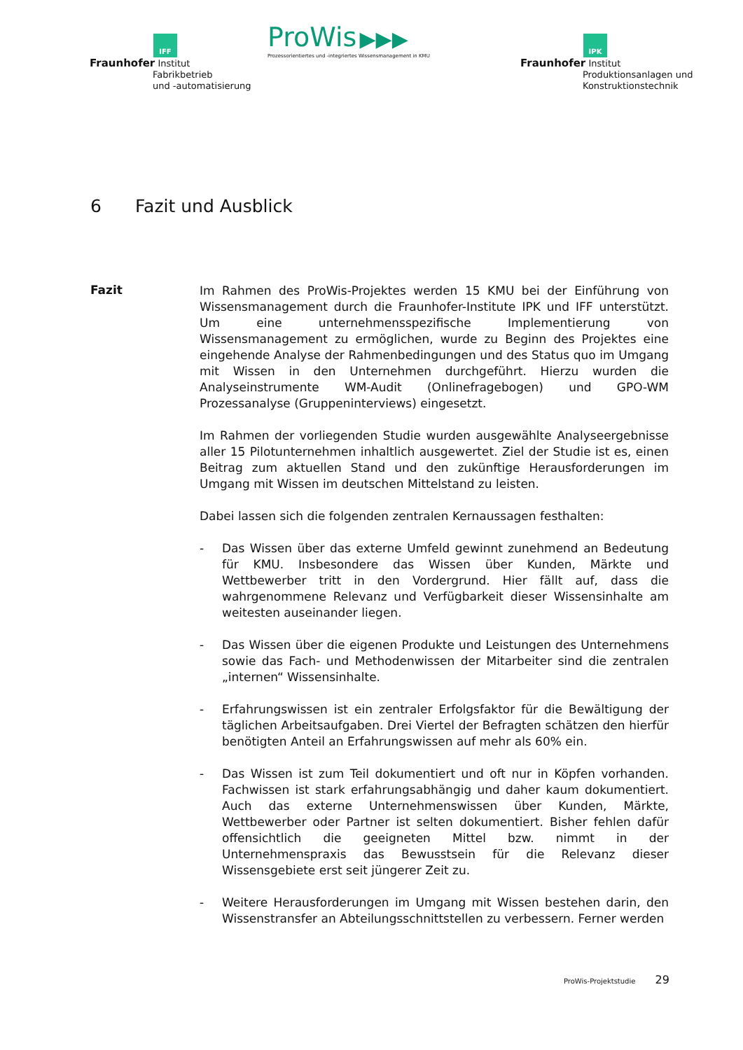IFF
Fraunhofer Institut
Fabrikbetrieb
und -automatisierung
ProWis ▶▶▶
Prozessorientiertes und -integriertes Wissensmanagement in KMU
IPK
Fraunhofer Institut
Produktionsanlagen und
Konstruktionstechnik
6 Fazit und Ausblick
Fazit
Im Rahmen des ProWis-Projektes werden 15 KMU bei der Einführung von Wissensmanagement durch die Fraunhofer-Institute IPK und IFF unterstützt. Um eine unternehmensspezifische Implementierung von Wissensmanagement zu ermöglichen, wurde zu Beginn des Projektes eine eingehende Analyse der Rahmenbedingungen und des Status quo im Umgang mit Wissen in den Unternehmen durchgeführt. Hierzu wurden die Analyseinstrumente WM-Audit (Onlinefragebogen) und GPO-WM Prozessanalyse (Gruppeninterviews) eingesetzt.
Im Rahmen der vorliegenden Studie wurden ausgewählte Analyseergebnisse aller 15 Pilotunternehmen inhaltlich ausgewertet. Ziel der Studie ist es, einen Beitrag zum aktuellen Stand und den zukünftige Herausforderungen im Umgang mit Wissen im deutschen Mittelstand zu leisten.
Dabei lassen sich die folgenden zentralen Kernaussagen festhalten:
- Das Wissen über das externe Umfeld gewinnt zunehmend an Bedeutung für KMU. Insbesondere das Wissen über Kunden, Märkte und Wettbewerber tritt in den Vordergrund. Hier fällt auf, dass die wahrgenommene Relevanz und Verfügbarkeit dieser Wissensinhalte am weitesten auseinander liegen.
- Das Wissen über die eigenen Produkte und Leistungen des Unternehmens sowie das Fach- und Methodenwissen der Mitarbeiter sind die zentralen „internen“ Wissensinhalte.
- Erfahrungswissen ist ein zentraler Erfolgsfaktor für die Bewältigung der täglichen Arbeitsaufgaben. Drei Viertel der Befragten schätzen den hierfür benötigten Anteil an Erfahrungswissen auf mehr als 60% ein.
- Das Wissen ist zum Teil dokumentiert und oft nur in Köpfen vorhanden. Fachwissen ist stark erfahrungsabhängig und daher kaum dokumentiert. Auch das externe Unternehmenswissen über Kunden, Märkte, Wettbewerber oder Partner ist selten dokumentiert. Bisher fehlen dafür offensichtlich die geeigneten Mittel bzw. nimmt in der Unternehmenspraxis das Bewusstsein für die Relevanz dieser Wissensgebiete erst seit jüngerer Zeit zu.
- Weitere Herausforderungen im Umgang mit Wissen bestehen darin, den Wissenstransfer an Abteilungsschnittstellen zu verbessern. Ferner werden
ProWis-Projektstudie 29